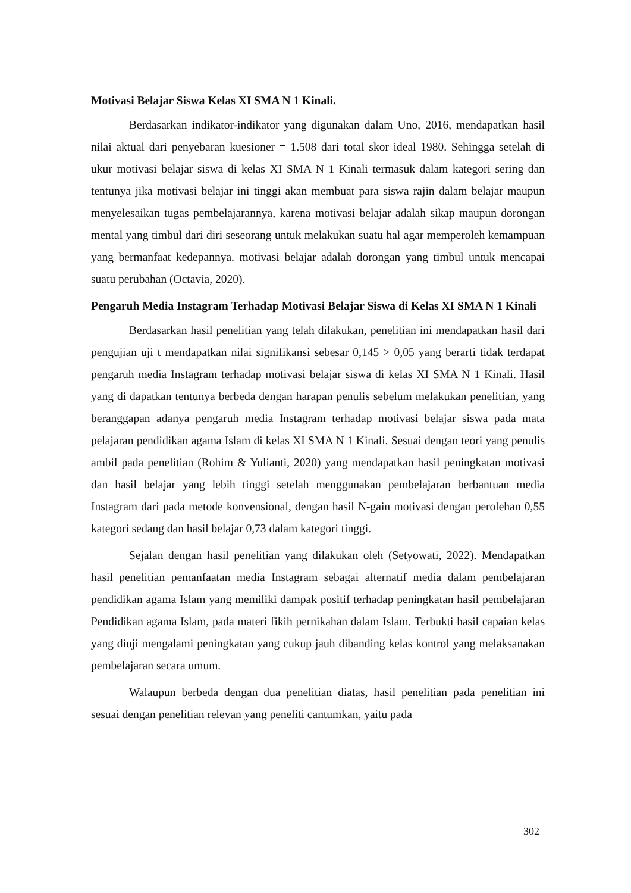Motivasi Belajar Siswa Kelas XI SMA N 1 Kinali.
Berdasarkan indikator-indikator yang digunakan dalam Uno, 2016, mendapatkan hasil nilai aktual dari penyebaran kuesioner = 1.508 dari total skor ideal 1980. Sehingga setelah di ukur motivasi belajar siswa di kelas XI SMA N 1 Kinali termasuk dalam kategori sering dan tentunya jika motivasi belajar ini tinggi akan membuat para siswa rajin dalam belajar maupun menyelesaikan tugas pembelajarannya, karena motivasi belajar adalah sikap maupun dorongan mental yang timbul dari diri seseorang untuk melakukan suatu hal agar memperoleh kemampuan yang bermanfaat kedepannya. motivasi belajar adalah dorongan yang timbul untuk mencapai suatu perubahan (Octavia, 2020).
Pengaruh Media Instagram Terhadap Motivasi Belajar Siswa di Kelas XI SMA N 1 Kinali
Berdasarkan hasil penelitian yang telah dilakukan, penelitian ini mendapatkan hasil dari pengujian uji t mendapatkan nilai signifikansi sebesar 0,145 > 0,05 yang berarti tidak terdapat pengaruh media Instagram terhadap motivasi belajar siswa di kelas XI SMA N 1 Kinali. Hasil yang di dapatkan tentunya berbeda dengan harapan penulis sebelum melakukan penelitian, yang beranggapan adanya pengaruh media Instagram terhadap motivasi belajar siswa pada mata pelajaran pendidikan agama Islam di kelas XI SMA N 1 Kinali. Sesuai dengan teori yang penulis ambil pada penelitian (Rohim & Yulianti, 2020) yang mendapatkan hasil peningkatan motivasi dan hasil belajar yang lebih tinggi setelah menggunakan pembelajaran berbantuan media Instagram dari pada metode konvensional, dengan hasil N-gain motivasi dengan perolehan 0,55 kategori sedang dan hasil belajar 0,73 dalam kategori tinggi.
Sejalan dengan hasil penelitian yang dilakukan oleh (Setyowati, 2022). Mendapatkan hasil penelitian pemanfaatan media Instagram sebagai alternatif media dalam pembelajaran pendidikan agama Islam yang memiliki dampak positif terhadap peningkatan hasil pembelajaran Pendidikan agama Islam, pada materi fikih pernikahan dalam Islam. Terbukti hasil capaian kelas yang diuji mengalami peningkatan yang cukup jauh dibanding kelas kontrol yang melaksanakan pembelajaran secara umum.
Walaupun berbeda dengan dua penelitian diatas, hasil penelitian pada penelitian ini sesuai dengan penelitian relevan yang peneliti cantumkan, yaitu pada
302